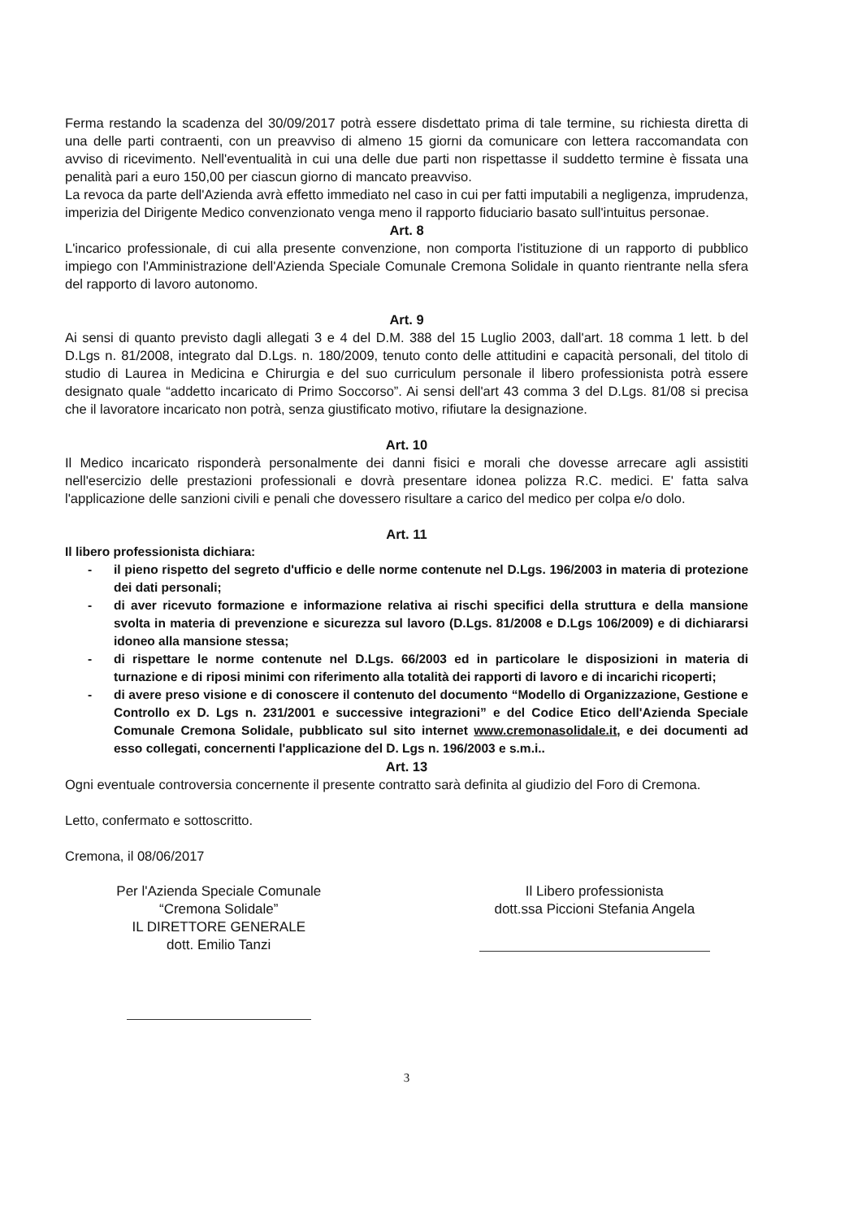Ferma restando la scadenza del 30/09/2017 potrà essere disdettato prima di tale termine, su richiesta diretta di una delle parti contraenti, con un preavviso di almeno 15 giorni da comunicare con lettera raccomandata con avviso di ricevimento. Nell'eventualità in cui una delle due parti non rispettasse il suddetto termine è fissata una penalità pari a euro 150,00 per ciascun giorno di mancato preavviso.
La revoca da parte dell'Azienda avrà effetto immediato nel caso in cui per fatti imputabili a negligenza, imprudenza, imperizia del Dirigente Medico convenzionato venga meno il rapporto fiduciario basato sull'intuitus personae.
Art. 8
L'incarico professionale, di cui alla presente convenzione, non comporta l'istituzione di un rapporto di pubblico impiego con l'Amministrazione dell'Azienda Speciale Comunale Cremona Solidale in quanto rientrante nella sfera del rapporto di lavoro autonomo.
Art. 9
Ai sensi di quanto previsto dagli allegati 3 e 4 del D.M. 388 del 15 Luglio 2003, dall'art. 18 comma 1 lett. b del D.Lgs n. 81/2008, integrato dal D.Lgs. n. 180/2009, tenuto conto delle attitudini e capacità personali, del titolo di studio di Laurea in Medicina e Chirurgia e del suo curriculum personale il libero professionista potrà essere designato quale “addetto incaricato di Primo Soccorso”. Ai sensi dell'art 43 comma 3 del D.Lgs. 81/08 si precisa che il lavoratore incaricato non potrà, senza giustificato motivo, rifiutare la designazione.
Art. 10
Il Medico incaricato risponderà personalmente dei danni fisici e morali che dovesse arrecare agli assistiti nell'esercizio delle prestazioni professionali e dovrà presentare idonea polizza R.C. medici. E' fatta salva l'applicazione delle sanzioni civili e penali che dovessero risultare a carico del medico per colpa e/o dolo.
Art. 11
Il libero professionista dichiara:
- il pieno rispetto del segreto d'ufficio e delle norme contenute nel D.Lgs. 196/2003 in materia di protezione dei dati personali;
- di aver ricevuto formazione e informazione relativa ai rischi specifici della struttura e della mansione svolta in materia di prevenzione e sicurezza sul lavoro (D.Lgs. 81/2008 e D.Lgs 106/2009) e di dichiararsi idoneo alla mansione stessa;
- di rispettare le norme contenute nel D.Lgs. 66/2003 ed in particolare le disposizioni in materia di turnazione e di riposi minimi con riferimento alla totalità dei rapporti di lavoro e di incarichi ricoperti;
- di avere preso visione e di conoscere il contenuto del documento “Modello di Organizzazione, Gestione e Controllo ex D. Lgs n. 231/2001 e successive integrazioni” e del Codice Etico dell'Azienda Speciale Comunale Cremona Solidale, pubblicato sul sito internet www.cremonasolidale.it, e dei documenti ad esso collegati, concernenti l'applicazione del D. Lgs n. 196/2003 e s.m.i..
Art. 13
Ogni eventuale controversia concernente il presente contratto sarà definita al giudizio del Foro di Cremona.
Letto, confermato e sottoscritto.
Cremona, il 08/06/2017
Per l'Azienda Speciale Comunale
“Cremona Solidale”
IL DIRETTORE GENERALE
dott. Emilio Tanzi
Il Libero professionista
dott.ssa Piccioni Stefania Angela
3